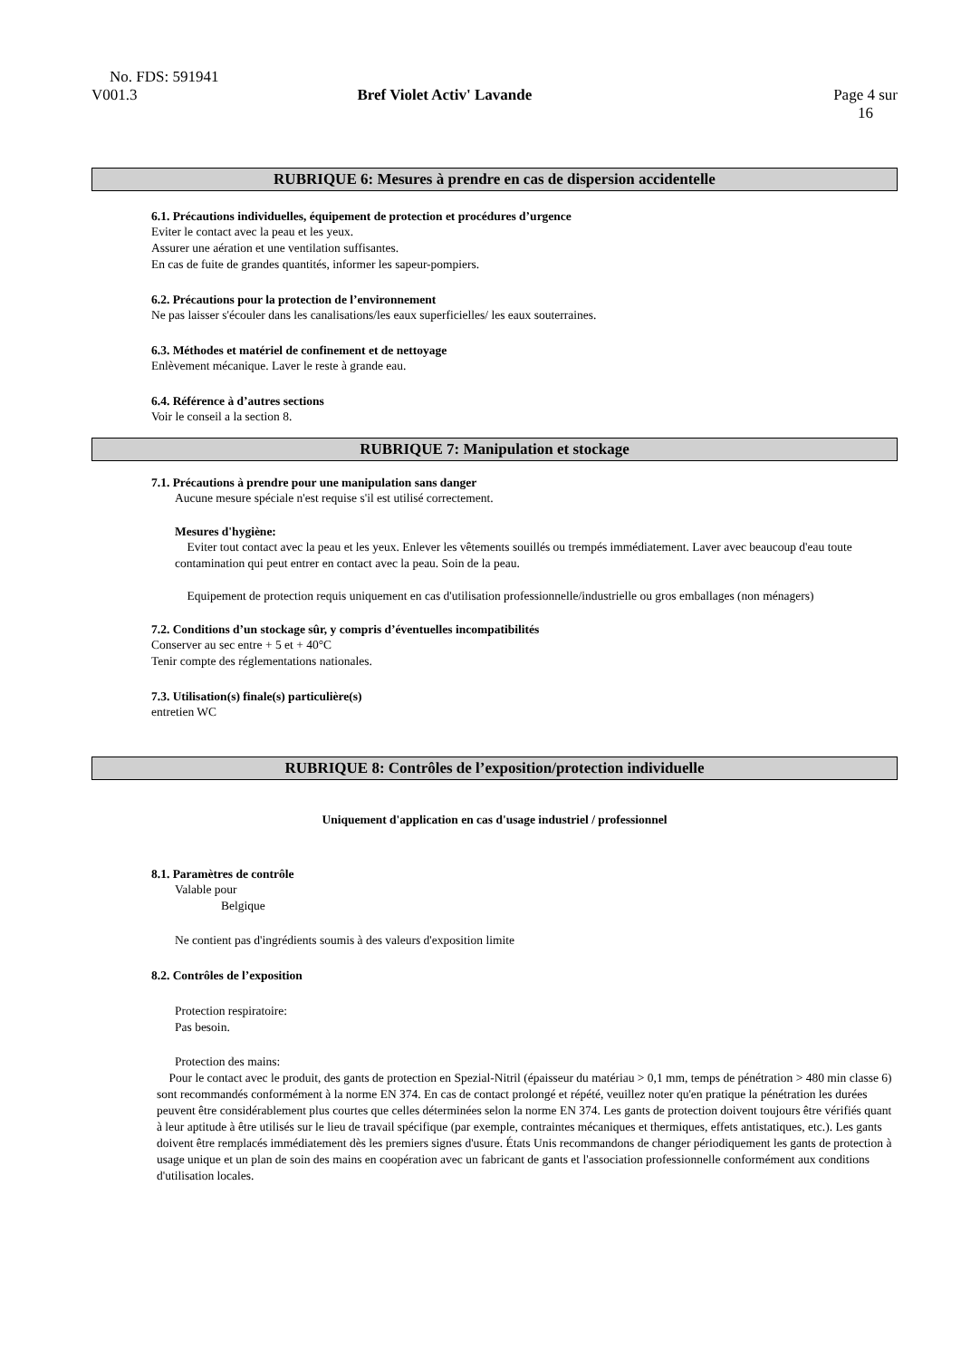No. FDS: 591941
V001.3 Bref Violet Activ' Lavande Page 4 sur
16
RUBRIQUE 6: Mesures à prendre en cas de dispersion accidentelle
6.1. Précautions individuelles, équipement de protection et procédures d’urgence
Eviter le contact avec la peau et les yeux.
Assurer une aération et une ventilation suffisantes.
En cas de fuite de grandes quantités, informer les sapeur-pompiers.
6.2. Précautions pour la protection de l’environnement
Ne pas laisser s'écouler dans les canalisations/les eaux superficielles/ les eaux souterraines.
6.3. Méthodes et matériel de confinement et de nettoyage
Enlèvement mécanique. Laver le reste à grande eau.
6.4. Référence à d’autres sections
Voir le conseil a la section 8.
RUBRIQUE 7: Manipulation et stockage
7.1. Précautions à prendre pour une manipulation sans danger
Aucune mesure spéciale n'est requise s'il est utilisé correctement.
Mesures d'hygiène:
Eviter tout contact avec la peau et les yeux. Enlever les vêtements souillés ou trempés immédiatement. Laver avec beaucoup d'eau toute contamination qui peut entrer en contact avec la peau. Soin de la peau.
Equipement de protection requis uniquement en cas d'utilisation professionnelle/industrielle ou gros emballages (non ménagers)
7.2. Conditions d’un stockage sûr, y compris d’éventuelles incompatibilités
Conserver au sec entre + 5 et + 40°C
Tenir compte des réglementations nationales.
7.3. Utilisation(s) finale(s) particulière(s)
entretien WC
RUBRIQUE 8: Contrôles de l’exposition/protection individuelle
Uniquement d'application en cas d'usage industriel / professionnel
8.1. Paramètres de contrôle
Valable pour
Belgique
Ne contient pas d'ingrédients soumis à des valeurs d'exposition limite
8.2. Contrôles de l’exposition
Protection respiratoire:
Pas besoin.
Protection des mains:
Pour le contact avec le produit, des gants de protection en Spezial-Nitril (épaisseur du matériau > 0,1 mm, temps de pénétration > 480 min classe 6) sont recommandés conformément à la norme EN 374. En cas de contact prolongé et répété, veuillez noter qu'en pratique la pénétration les durées peuvent être considérablement plus courtes que celles déterminées selon la norme EN 374. Les gants de protection doivent toujours être vérifiés quant à leur aptitude à être utilisés sur le lieu de travail spécifique (par exemple, contraintes mécaniques et thermiques, effets antistatiques, etc.). Les gants doivent être remplacés immédiatement dès les premiers signes d'usure. États Unis recommandons de changer périodiquement les gants de protection à usage unique et un plan de soin des mains en coopération avec un fabricant de gants et l'association professionnelle conformément aux conditions d'utilisation locales.